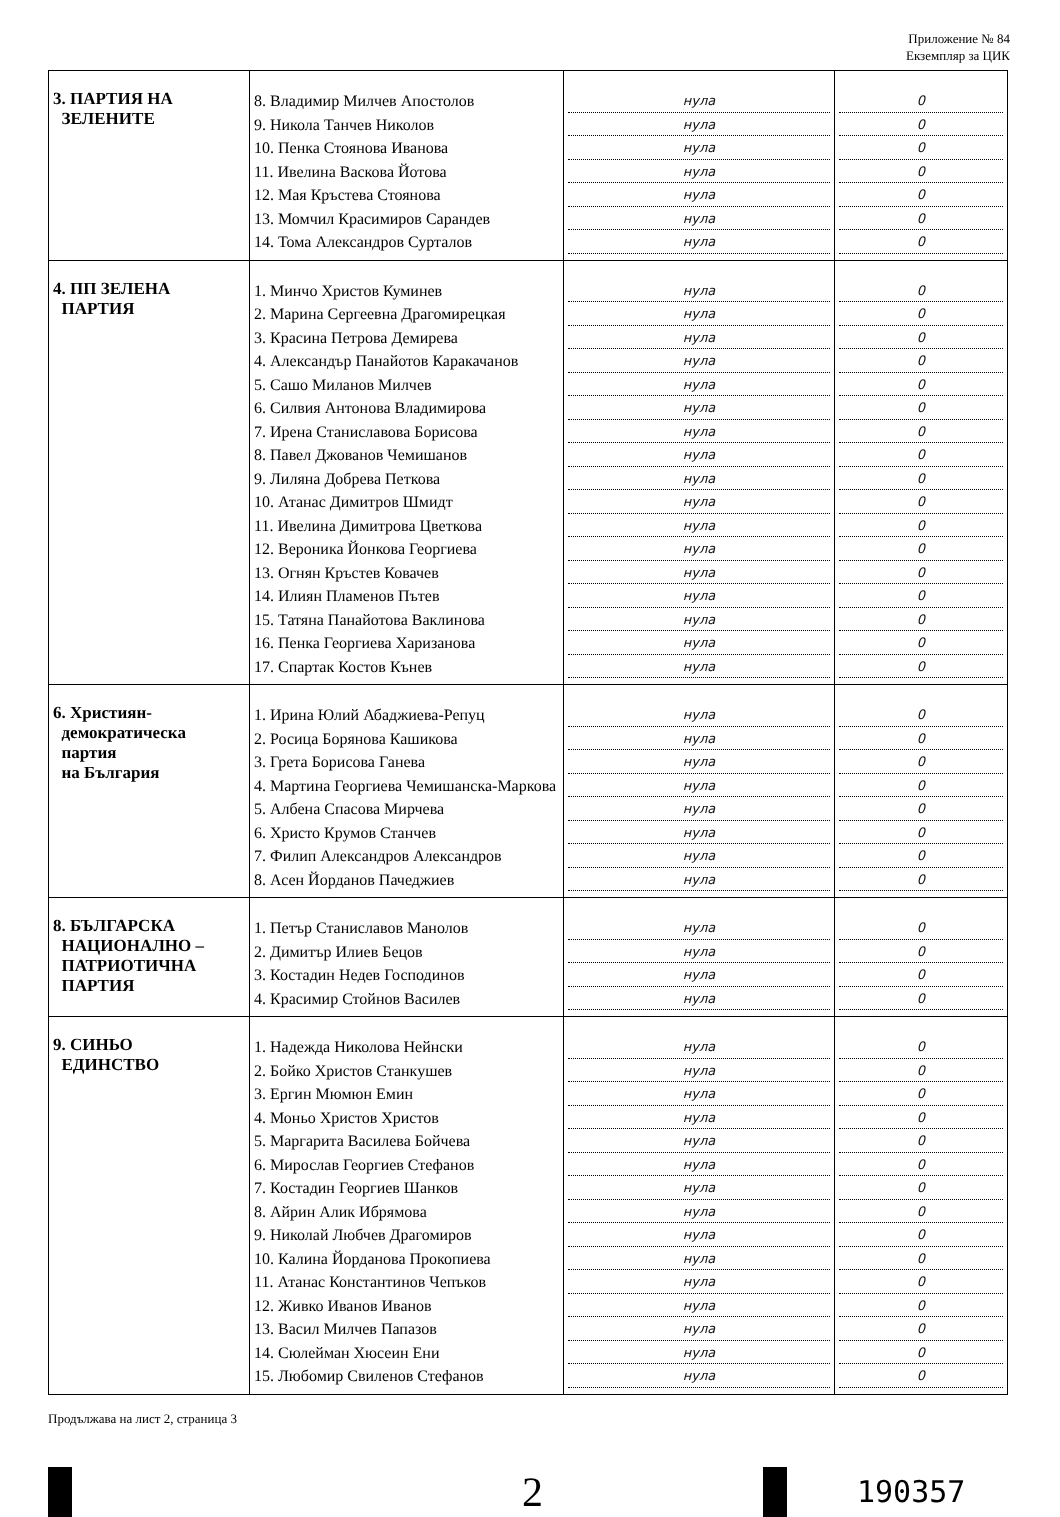Приложение № 84
Екземпляр за ЦИК
| 3. ПАРТИЯ НА ЗЕЛЕНИТЕ | 8. Владимир Милчев Апостолов 9. Никола Танчев Николов 10. Пенка Стоянова Иванова 11. Ивелина Васкова Йотова 12. Мая Кръстева Стоянова 13. Момчил Красимиров Сарандев 14. Тома Александров Сурталов | нула нула нула нула нула нула нула | 0 0 0 0 0 0 0 |
| 4. ПП ЗЕЛЕНА ПАРТИЯ | 1. Минчо Христов Куминев 2. Марина Сергеевна Драгомирецкая 3. Красина Петрова Демирева 4. Александър Панайотов Каракачанов 5. Сашо Миланов Милчев 6. Силвия Антонова Владимирова 7. Ирена Станиславова Борисова 8. Павел Джованов Чемишанов 9. Лиляна Добрева Петкова 10. Атанас Димитров Шмидт 11. Ивелина Димитрова Цветкова 12. Вероника Йонкова Георгиева 13. Огнян Кръстев Ковачев 14. Илиян Пламенов Пътев 15. Татяна Панайотова Ваклинова 16. Пенка Георгиева Харизанова 17. Спартак Костов Кънев | нула нула нула нула нула нула нула нула нула нула нула нула нула нула нула нула нула | 0 0 0 0 0 0 0 0 0 0 0 0 0 0 0 0 0 |
| 6. Християн- демократическа партия на България | 1. Ирина Юлий Абаджиева-Репуц 2. Росица Борянова Кашикова 3. Грета Борисова Ганева 4. Мартина Георгиева Чемишанска-Маркова 5. Албена Спасова Мирчева 6. Христо Крумов Станчев 7. Филип Александров Александров 8. Асен Йорданов Пачеджиев | нула нула нула нула нула нула нула нула | 0 0 0 0 0 0 0 0 |
| 8. БЪЛГАРСКА НАЦИОНАЛНО – ПАТРИОТИЧНА ПАРТИЯ | 1. Петър Станиславов Манолов 2. Димитър Илиев Бецов 3. Костадин Недев Господинов 4. Красимир Стойнов Василев | нула нула нула нула | 0 0 0 0 |
| 9. СИНЬО ЕДИНСТВО | 1. Надежда Николова Нейнски 2. Бойко Христов Станкушев 3. Ергин Мюмюн Емин 4. Моньо Христов Христов 5. Маргарита Василева Бойчева 6. Мирослав Георгиев Стефанов 7. Костадин Георгиев Шанков 8. Айрин Алик Ибрямова 9. Николай Любчев Драгомиров 10. Калина Йорданова Прокопиева 11. Атанас Константинов Чепъков 12. Живко Иванов Иванов 13. Васил Милчев Папазов 14. Сюлейман Хюсеин Ени 15. Любомир Свиленов Стефанов | нула нула нула нула нула нула нула нула нула нула нула нула нула нула нула | 0 0 0 0 0 0 0 0 0 0 0 0 0 0 0 |
Продължава на лист 2, страница 3
2
190357